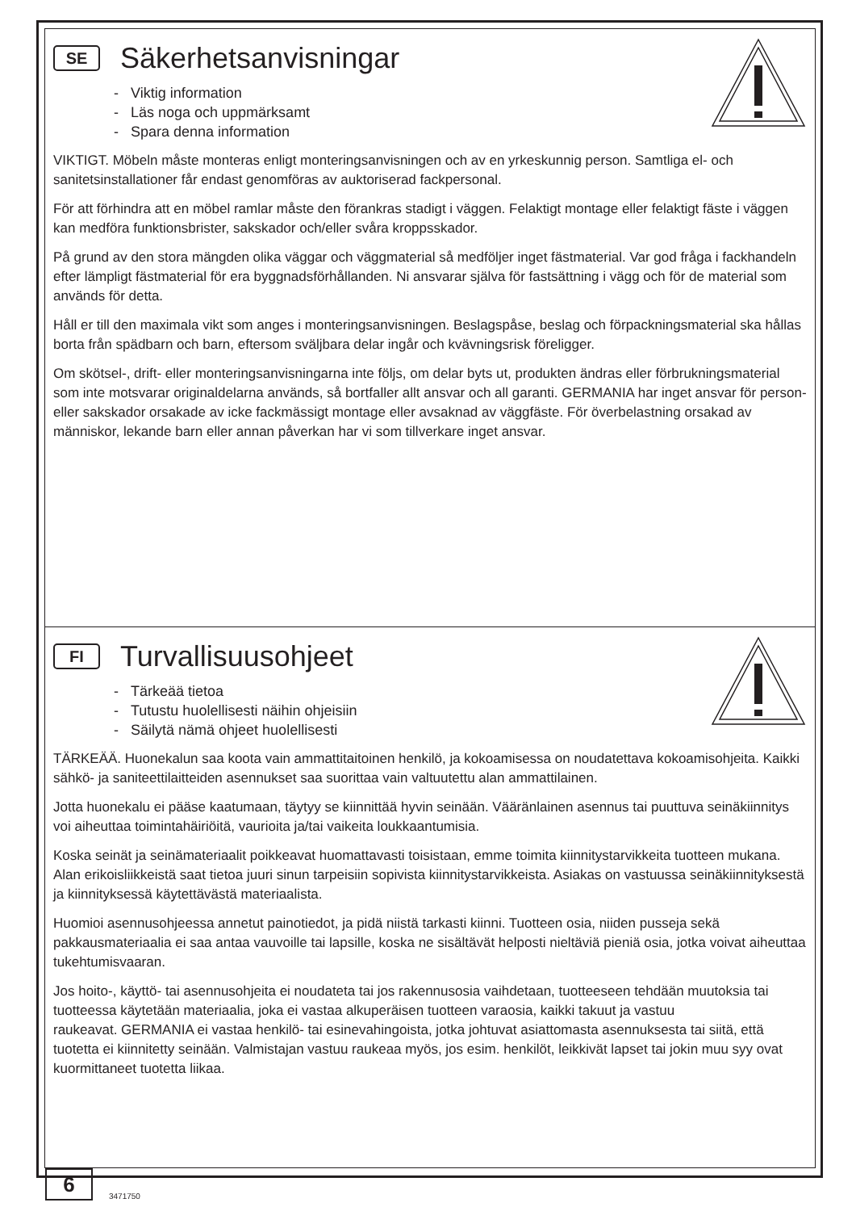SE
Säkerhetsanvisningar
- Viktig information
- Läs noga och uppmärksamt
- Spara denna information
VIKTIGT. Möbeln måste monteras enligt monteringsanvisningen och av en yrkeskunnig person. Samtliga el- och sanitetsinstallationer får endast genomföras av auktoriserad fackpersonal.
För att förhindra att en möbel ramlar måste den förankras stadigt i väggen. Felaktigt montage eller felaktigt fäste i väggen kan medföra funktionsbrister, sakskador och/eller svåra kroppsskador.
På grund av den stora mängden olika väggar och väggmaterial så medföljer inget fästmaterial. Var god fråga i fackhandeln efter lämpligt fästmaterial för era byggnadsförhållanden. Ni ansvarar själva för fastsättning i vägg och för de material som används för detta.
Håll er till den maximala vikt som anges i monteringsanvisningen. Beslagspåse, beslag och förpackningsmaterial ska hållas borta från spädbarn och barn, eftersom sväljbara delar ingår och kvävningsrisk föreligger.
Om skötsel-, drift- eller monteringsanvisningarna inte följs, om delar byts ut, produkten ändras eller förbrukningsmaterial som inte motsvarar originaldelarna används, så bortfaller allt ansvar och all garanti. GERMANIA har inget ansvar för person- eller sakskador orsakade av icke fackmässigt montage eller avsaknad av väggfäste. För överbelastning orsakad av människor, lekande barn eller annan påverkan har vi som tillverkare inget ansvar.
FI
Turvallisuusohjeet
- Tärkeää tietoa
- Tutustu huolellisesti näihin ohjeisiin
- Säilytä nämä ohjeet huolellisesti
TÄRKEÄÄ. Huonekalun saa koota vain ammattitaitoinen henkilö, ja kokoamisessa on noudatettava kokoamisohjeita. Kaikki sähkö- ja saniteettilaitteiden asennukset saa suorittaa vain valtuutettu alan ammattilainen.
Jotta huonekalu ei pääse kaatumaan, täytyy se kiinnittää hyvin seinään. Vääränlainen asennus tai puuttuva seinäkiinnitys voi aiheuttaa toimintahäiriöitä, vaurioita ja/tai vaikeita loukkaantumisia.
Koska seinät ja seinämateriaalit poikkeavat huomattavasti toisistaan, emme toimita kiinnitystarvikkeita tuotteen mukana. Alan erikoisliikkeistä saat tietoa juuri sinun tarpeisiin sopivista kiinnitystarvikkeista. Asiakas on vastuussa seinäkiinnityksestä ja kiinnityksessä käytettävästä materiaalista.
Huomioi asennusohjeessa annetut painotiedot, ja pidä niistä tarkasti kiinni. Tuotteen osia, niiden pusseja sekä pakkausmateriaalia ei saa antaa vauvoille tai lapsille, koska ne sisältävät helposti nieltäviä pieniä osia, jotka voivat aiheuttaa tukehtumisvaaran.
Jos hoito-, käyttö- tai asennusohjeita ei noudateta tai jos rakennusosia vaihdetaan, tuotteeseen tehdään muutoksia tai tuotteessa käytetään materiaalia, joka ei vastaa alkuperäisen tuotteen varaosia, kaikki takuut ja vastuu
raukeavat. GERMANIA ei vastaa henkilö- tai esinevahingoista, jotka johtuvat asiattomasta asennuksesta tai siitä, että tuotetta ei kiinnitetty seinään. Valmistajan vastuu raukeaa myös, jos esim. henkilöt, leikkivät lapset tai jokin muu syy ovat kuormittaneet tuotetta liikaa.
6 3471750